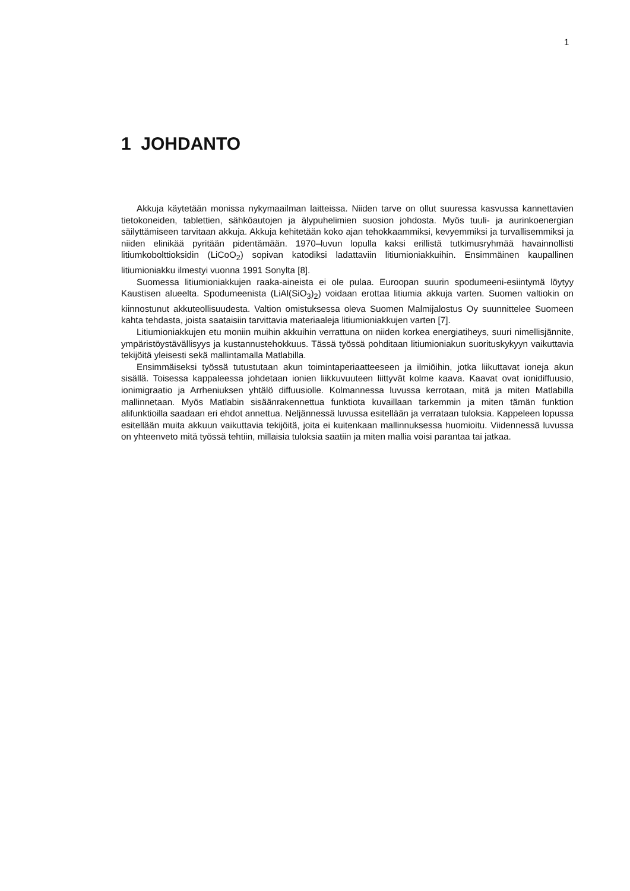1
1 JOHDANTO
Akkuja käytetään monissa nykymaailman laitteissa. Niiden tarve on ollut suuressa kasvussa kannettavien tietokoneiden, tablettien, sähköautojen ja älypuhelimien suosion johdosta. Myös tuuli- ja aurinkoenergian säilyttämiseen tarvitaan akkuja. Akkuja kehitetään koko ajan tehokkaammiksi, kevyemmiksi ja turvallisemmiksi ja niiden elinikää pyritään pidentämään. 1970–luvun lopulla kaksi erillistä tutkimusryhmää havainnollisti litiumkobolttioksidin (LiCoO<sub>2</sub>) sopivan katodiksi ladattaviin litiumioniakkuihin. Ensimmäinen kaupallinen litiumioniakku ilmestyi vuonna 1991 Sonylta [8].
Suomessa litiumioniakkujen raaka-aineista ei ole pulaa. Euroopan suurin spodumeeni-esiintymä löytyy Kaustisen alueelta. Spodumeenista (LiAl(SiO<sub>3</sub>)<sub>2</sub>) voidaan erottaa litiumia akkuja varten. Suomen valtiokin on kiinnostunut akkuteollisuudesta. Valtion omistuksessa oleva Suomen Malmijalostus Oy suunnittelee Suomeen kahta tehdasta, joista saataisiin tarvittavia materiaaleja litiumioniakkujen varten [7].
Litiumioniakkujen etu moniin muihin akkuihin verrattuna on niiden korkea energiatiheys, suuri nimellisjännite, ympäristöystävällisyys ja kustannustehokkuus. Tässä työssä pohditaan litiumioniakun suorituskykyyn vaikuttavia tekijöitä yleisesti sekä mallintamalla Matlabilla.
Ensimmäiseksi työssä tutustutaan akun toimintaperiaatteeseen ja ilmiöihin, jotka liikuttavat ioneja akun sisällä. Toisessa kappaleessa johdetaan ionien liikkuvuuteen liittyvät kolme kaava. Kaavat ovat ionidiffuusio, ionimigraatio ja Arrheniuksen yhtälö diffuusiolle. Kolmannessa luvussa kerrotaan, mitä ja miten Matlabilla mallinnetaan. Myös Matlabin sisäänrakennettua funktiota kuvaillaan tarkemmin ja miten tämän funktion alifunktioilla saadaan eri ehdot annettua. Neljännessä luvussa esitellään ja verrataan tuloksia. Kappeleen lopussa esitellään muita akkuun vaikuttavia tekijöitä, joita ei kuitenkaan mallinnuksessa huomioitu. Viidennessä luvussa on yhteenveto mitä työssä tehtiin, millaisia tuloksia saatiin ja miten mallia voisi parantaa tai jatkaa.